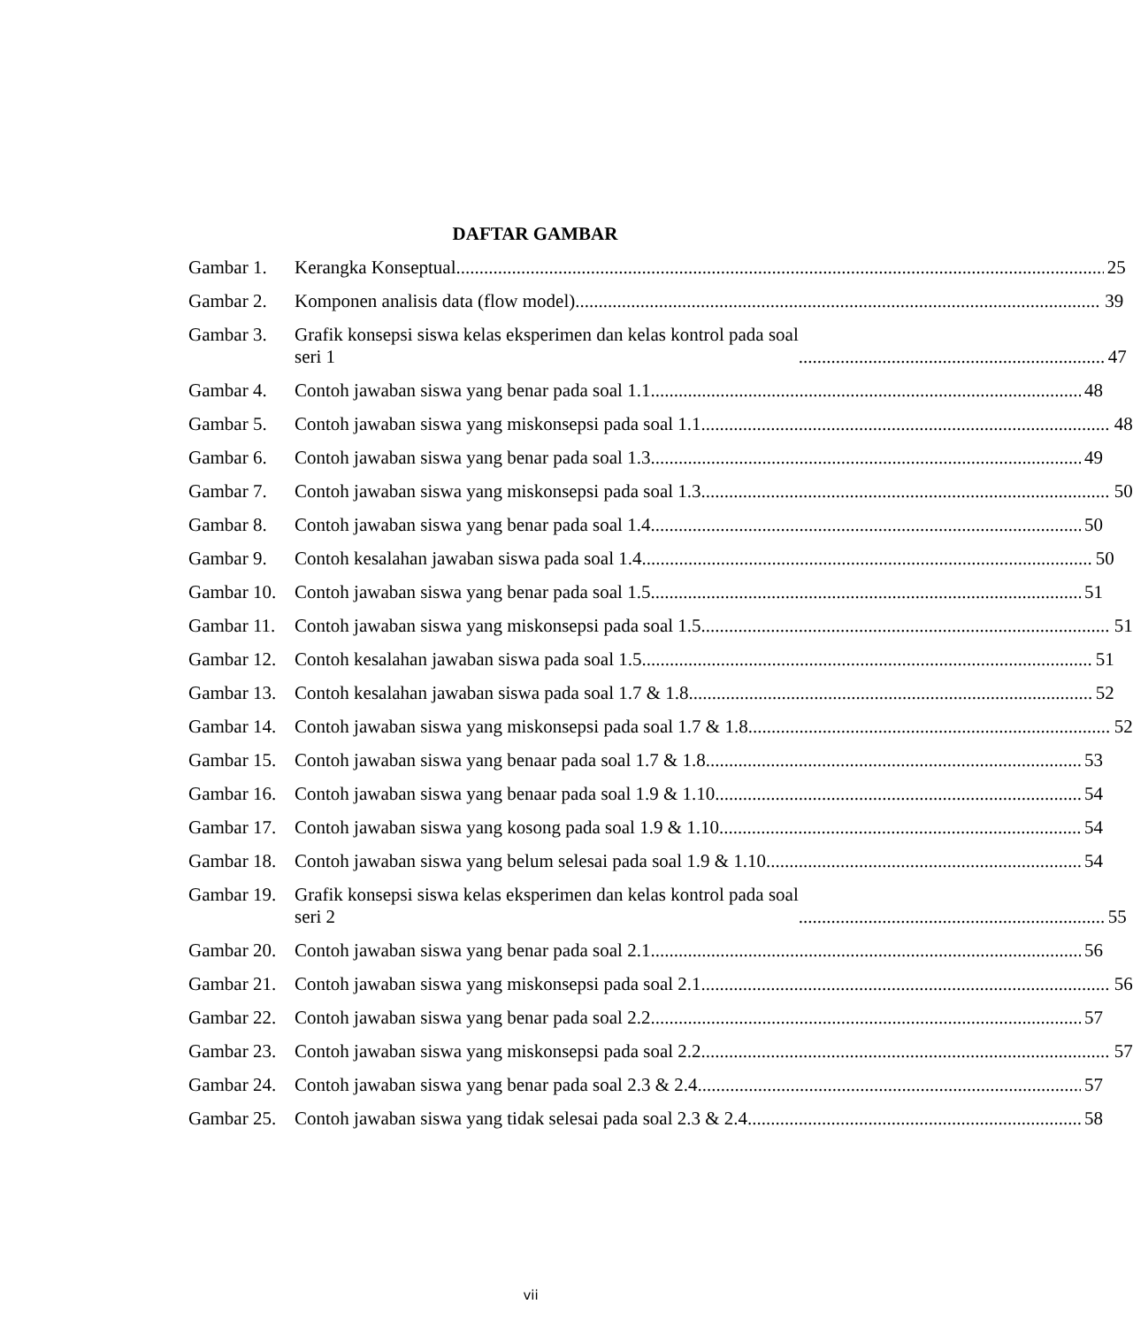DAFTAR GAMBAR
Gambar 1. Kerangka Konseptual 25
Gambar 2. Komponen analisis data (flow model) 39
Gambar 3. Grafik konsepsi siswa kelas eksperimen dan kelas kontrol pada soal
seri 1 47
Gambar 4. Contoh jawaban siswa yang benar pada soal 1.1 48
Gambar 5. Contoh jawaban siswa yang miskonsepsi pada soal 1.1 48
Gambar 6. Contoh jawaban siswa yang benar pada soal 1.3 49
Gambar 7. Contoh jawaban siswa yang miskonsepsi pada soal 1.3 50
Gambar 8. Contoh jawaban siswa yang benar pada soal 1.4 50
Gambar 9. Contoh kesalahan jawaban siswa pada soal 1.4 50
Gambar 10. Contoh jawaban siswa yang benar pada soal 1.5 51
Gambar 11. Contoh jawaban siswa yang miskonsepsi pada soal 1.5 51
Gambar 12. Contoh kesalahan jawaban siswa pada soal 1.5 51
Gambar 13. Contoh kesalahan jawaban siswa pada soal 1.7 & 1.8 52
Gambar 14. Contoh jawaban siswa yang miskonsepsi pada soal 1.7 & 1.8 52
Gambar 15. Contoh jawaban siswa yang benaar pada soal 1.7 & 1.8 53
Gambar 16. Contoh jawaban siswa yang benaar pada soal 1.9 & 1.10 54
Gambar 17. Contoh jawaban siswa yang kosong pada soal 1.9 & 1.10 54
Gambar 18. Contoh jawaban siswa yang belum selesai pada soal 1.9 & 1.10 54
Gambar 19. Grafik konsepsi siswa kelas eksperimen dan kelas kontrol pada soal
seri 2 55
Gambar 20. Contoh jawaban siswa yang benar pada soal 2.1 56
Gambar 21. Contoh jawaban siswa yang miskonsepsi pada soal 2.1 56
Gambar 22. Contoh jawaban siswa yang benar pada soal 2.2 57
Gambar 23. Contoh jawaban siswa yang miskonsepsi pada soal 2.2 57
Gambar 24. Contoh jawaban siswa yang benar pada soal 2.3 & 2.4 57
Gambar 25. Contoh jawaban siswa yang tidak selesai pada soal 2.3 & 2.4 58
vii